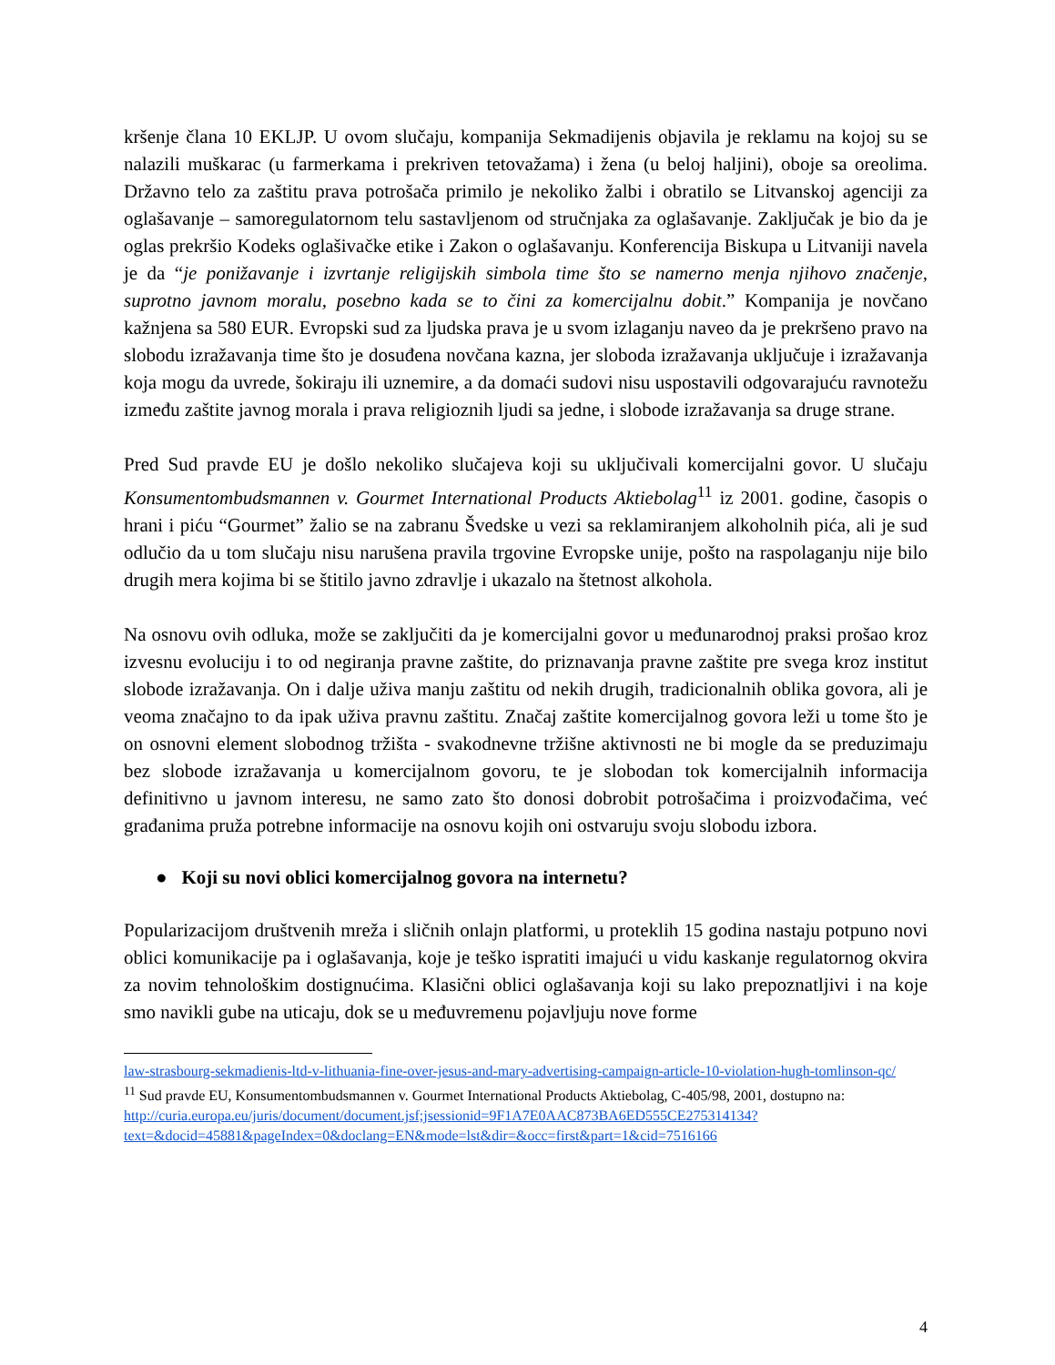kršenje člana 10 EKLJP. U ovom slučaju, kompanija Sekmadijenis objavila je reklamu na kojoj su se nalazili muškarac (u farmerkama i prekriven tetovažama) i žena (u beloj haljini), oboje sa oreolima. Državno telo za zaštitu prava potrošača primilo je nekoliko žalbi i obratilo se Litvanskoj agenciji za oglašavanje – samoregulatornom telu sastavljenom od stručnjaka za oglašavanje. Zaključak je bio da je oglas prekršio Kodeks oglašivačke etike i Zakon o oglašavanju. Konferencija Biskupa u Litvaniji navela je da “je ponižavanje i izvrtanje religijskih simbola time što se namerno menja njihovo značenje, suprotno javnom moralu, posebno kada se to čini za komercijalnu dobit.” Kompanija je novčano kažnjena sa 580 EUR. Evropski sud za ljudska prava je u svom izlaganju naveo da je prekršeno pravo na slobodu izražavanja time što je dosuđena novčana kazna, jer sloboda izražavanja uključuje i izražavanja koja mogu da uvrede, šokiraju ili uznemire, a da domaći sudovi nisu uspostavili odgovarajuću ravnotežu između zaštite javnog morala i prava religioznih ljudi sa jedne, i slobode izražavanja sa druge strane.
Pred Sud pravde EU je došlo nekoliko slučajeva koji su uključivali komercijalni govor. U slučaju Konsumentombudsmannen v. Gourmet International Products Aktiebolag<sup>11</sup> iz 2001. godine, časopis o hrani i piću “Gourmet” žalio se na zabranu Švedske u vezi sa reklamiranjem alkoholnih pića, ali je sud odlučio da u tom slučaju nisu narušena pravila trgovine Evropske unije, pošto na raspolaganju nije bilo drugih mera kojima bi se štitilo javno zdravlje i ukazalo na štetnost alkohola.
Na osnovu ovih odluka, može se zaključiti da je komercijalni govor u međunarodnoj praksi prošao kroz izvesnu evoluciju i to od negiranja pravne zaštite, do priznavanja pravne zaštite pre svega kroz institut slobode izražavanja. On i dalje uživa manju zaštitu od nekih drugih, tradicionalnih oblika govora, ali je veoma značajno to da ipak uživa pravnu zaštitu. Značaj zaštite komercijalnog govora leži u tome što je on osnovni element slobodnog tržišta - svakodnevne tržišne aktivnosti ne bi mogle da se preduzimaju bez slobode izražavanja u komercijalnom govoru, te je slobodan tok komercijalnih informacija definitivno u javnom interesu, ne samo zato što donosi dobrobit potrošačima i proizvođačima, već građanima pruža potrebne informacije na osnovu kojih oni ostvaruju svoju slobodu izbora.
● Koji su novi oblici komercijalnog govora na internetu?
Popularizacijom društvenih mreža i sličnih onlajn platformi, u proteklih 15 godina nastaju potpuno novi oblici komunikacije pa i oglašavanja, koje je teško ispratiti imajući u vidu kaskanje regulatornog okvira za novim tehnološkim dostignućima. Klasični oblici oglašavanja koji su lako prepoznatljivi i na koje smo navikli gube na uticaju, dok se u međuvremenu pojavljuju nove forme
law-strasbourg-sekmadienis-ltd-v-lithuania-fine-over-jesus-and-mary-advertising-campaign-article-10-violation-hugh-tomlinson-qc/
<sup>11</sup> Sud pravde EU, Konsumentombudsmannen v. Gourmet International Products Aktiebolag, C-405/98, 2001, dostupno na:
http://curia.europa.eu/juris/document/document.jsf;jsessionid=9F1A7E0AAC873BA6ED555CE275314134?text=&docid=45881&pageIndex=0&doclang=EN&mode=lst&dir=&occ=first&part=1&cid=7516166
4